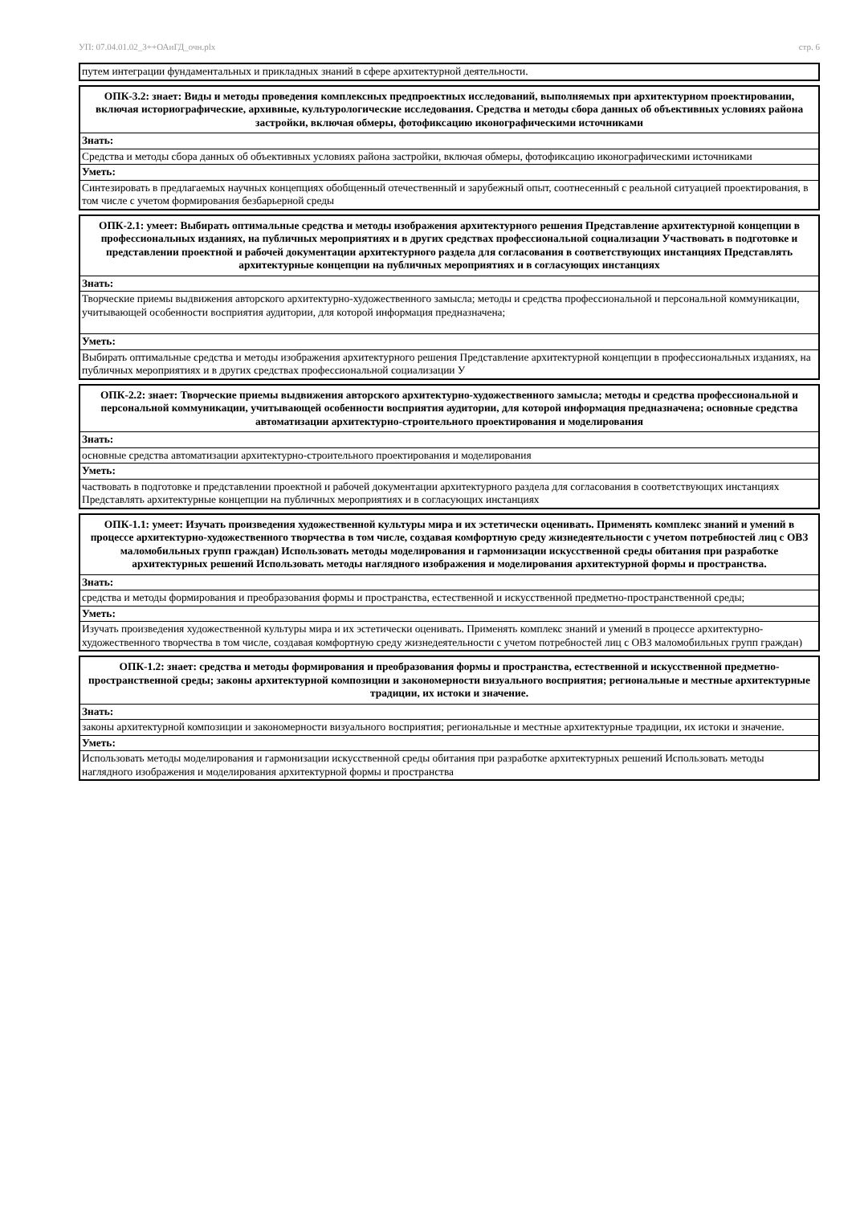УП: 07.04.01.02_3++ОАиГД_очн.plx стр. 6
| путем интеграции фундаментальных и прикладных знаний в сфере архитектурной деятельности. |
| ОПК-3.2: знает: Виды и методы проведения комплексных предпроектных исследований, выполняемых при архитектурном проектировании, включая историографические, архивные, культурологические исследования. Средства и методы сбора данных об объективных условиях района застройки, включая обмеры, фотофиксацию иконографическими источниками |
| Знать: |
| Средства и методы сбора данных об объективных условиях района застройки, включая обмеры, фотофиксацию иконографическими источниками |
| Уметь: |
| Синтезировать в предлагаемых научных концепциях обобщенный отечественный и зарубежный опыт, соотнесенный с реальной ситуацией проектирования, в том числе с учетом формирования безбарьерной среды |
| ОПК-2.1: умеет: Выбирать оптимальные средства и методы изображения архитектурного решения Представление архитектурной концепции в профессиональных изданиях, на публичных мероприятиях и в других средствах профессиональной социализации Участвовать в подготовке и представлении проектной и рабочей документации архитектурного раздела для согласования в соответствующих инстанциях Представлять архитектурные концепции на публичных мероприятиях и в согласующих инстанциях |
| Знать: |
| Творческие приемы выдвижения авторского архитектурно-художественного замысла; методы и средства профессиональной и персональной коммуникации, учитывающей особенности восприятия аудитории, для которой информация предназначена; |
| Уметь: |
| Выбирать оптимальные средства и методы изображения архитектурного решения Представление архитектурной концепции в профессиональных изданиях, на публичных мероприятиях и в других средствах профессиональной социализации У |
| ОПК-2.2: знает: Творческие приемы выдвижения авторского архитектурно-художественного замысла; методы и средства профессиональной и персональной коммуникации, учитывающей особенности восприятия аудитории, для которой информация предназначена; основные средства автоматизации архитектурно-строительного проектирования и моделирования |
| Знать: |
| основные средства автоматизации архитектурно-строительного проектирования и моделирования |
| Уметь: |
| частвовать в подготовке и представлении проектной и рабочей документации архитектурного раздела для согласования в соответствующих инстанциях Представлять архитектурные концепции на публичных мероприятиях и в согласующих инстанциях |
| ОПК-1.1: умеет: Изучать произведения художественной культуры мира и их эстетически оценивать. Применять комплекс знаний и умений в процессе архитектурно-художественного творчества в том числе, создавая комфортную среду жизнедеятельности с учетом потребностей лиц с ОВЗ маломобильных групп граждан) Использовать методы моделирования и гармонизации искусственной среды обитания при разработке архитектурных решений Использовать методы наглядного изображения и моделирования архитектурной формы и пространства. |
| Знать: |
| средства и методы формирования и преобразования формы и пространства, естественной и искусственной предметно-пространственной среды; |
| Уметь: |
| Изучать произведения художественной культуры мира и их эстетически оценивать. Применять комплекс знаний и умений в процессе архитектурно-художественного творчества в том числе, создавая комфортную среду жизнедеятельности с учетом потребностей лиц с ОВЗ маломобильных групп граждан) |
| ОПК-1.2: знает: средства и методы формирования и преобразования формы и пространства, естественной и искусственной предметно-пространственной среды; законы архитектурной композиции и закономерности визуального восприятия; региональные и местные архитектурные традиции, их истоки и значение. |
| Знать: |
| законы архитектурной композиции и закономерности визуального восприятия; региональные и местные архитектурные традиции, их истоки и значение. |
| Уметь: |
| Использовать методы моделирования и гармонизации искусственной среды обитания при разработке архитектурных решений Использовать методы наглядного изображения и моделирования архитектурной формы и пространства |